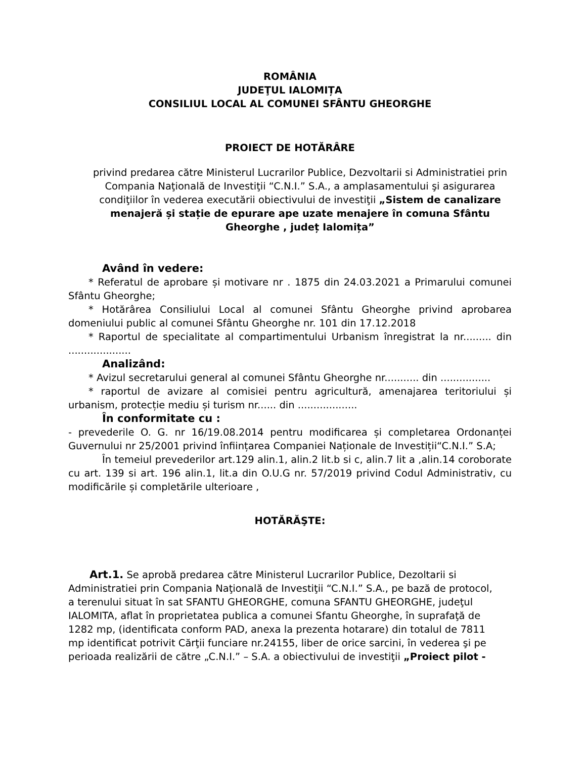ROMÂNIA
JUDEŢUL IALOMIȚA
CONSILIUL LOCAL AL COMUNEI SFÂNTU GHEORGHE
PROIECT DE HOTĂRÂRE
privind predarea către Ministerul Lucrarilor Publice, Dezvoltarii si Administratiei prin Compania Naţională de Investiţii “C.N.I.” S.A., a amplasamentului şi asigurarea condiţiilor în vederea executării obiectivului de investiţii „Sistem de canalizare menajeră și stație de epurare ape uzate menajere în comuna Sfântu Gheorghe , județ Ialomița”
Având în vedere:
* Referatul de aprobare și motivare nr . 1875 din 24.03.2021 a Primarului comunei Sfântu Gheorghe;
* Hotărârea Consiliului Local al comunei Sfântu Gheorghe privind aprobarea domeniului public al comunei Sfântu Gheorghe nr. 101 din 17.12.2018
* Raportul de specialitate al compartimentului Urbanism înregistrat la nr......... din ....................
Analizând:
* Avizul secretarului general al comunei Sfântu Gheorghe nr........... din ................
* raportul de avizare al comisiei pentru agricultură, amenajarea teritoriului și urbanism, protecție mediu și turism nr...... din ...................
În conformitate cu :
- prevederile O. G. nr 16/19.08.2014 pentru modificarea și completarea Ordonanței Guvernului nr 25/2001 privind înființarea Companiei Naționale de Investiții“C.N.I.” S.A;
În temeiul prevederilor art.129 alin.1, alin.2 lit.b si c, alin.7 lit a ,alin.14 coroborate cu art. 139 si art. 196 alin.1, lit.a din O.U.G nr. 57/2019 privind Codul Administrativ, cu modificările și completările ulterioare ,
HOTĂRĂŞTE:
Art.1. Se aprobă predarea către Ministerul Lucrarilor Publice, Dezoltarii si Administratiei prin Compania Naţională de Investiţii “C.N.I.” S.A., pe bază de protocol, a terenului situat în sat SFANTU GHEORGHE, comuna SFANTU GHEORGHE, judeţul IALOMITA, aflat în proprietatea publica a comunei Sfantu Gheorghe, în suprafaţă de 1282 mp, (identificata conform PAD, anexa la prezenta hotarare) din totalul de 7811 mp identificat potrivit Cărţii funciare nr.24155, liber de orice sarcini, în vederea şi pe perioada realizării de către „C.N.I.” – S.A. a obiectivului de investiţii „Proiect pilot -